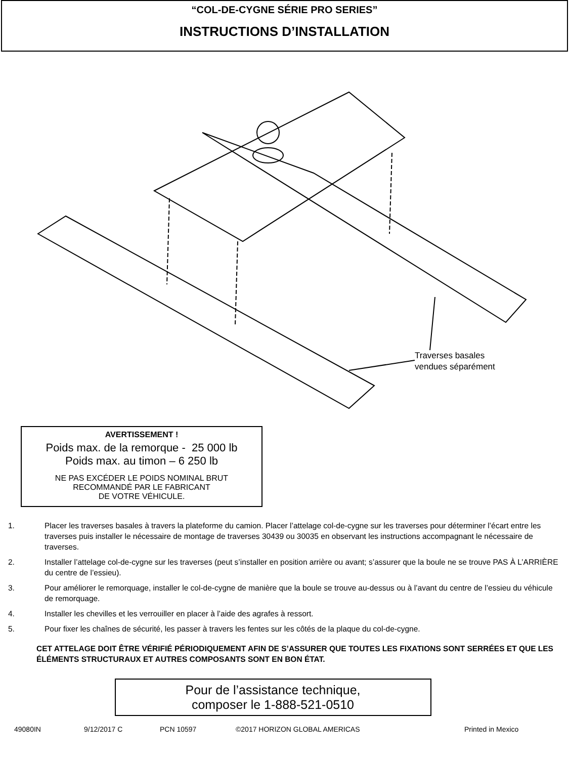“COL-DE-CYGNE SÉRIE PRO SERIES”
INSTRUCTIONS D’INSTALLATION
Traverses basales
vendues séparément
AVERTISSEMENT !
Poids max. de la remorque - 25 000 lb
Poids max. au timon – 6 250 lb
NE PAS EXCÉDER LE POIDS NOMINAL BRUT
RECOMMANDÉ PAR LE FABRICANT
DE VOTRE VÉHICULE.
1. Placer les traverses basales à travers la plateforme du camion. Placer l’attelage col-de-cygne sur les traverses pour déterminer l’écart entre les traverses puis installer le nécessaire de montage de traverses 30439 ou 30035 en observant les instructions accompagnant le nécessaire de traverses.
2. Installer l’attelage col-de-cygne sur les traverses (peut s’installer en position arrière ou avant; s’assurer que la boule ne se trouve PAS À L’ARRIÈRE du centre de l’essieu).
3. Pour améliorer le remorquage, installer le col-de-cygne de manière que la boule se trouve au-dessus ou à l’avant du centre de l’essieu du véhicule de remorquage.
4. Installer les chevilles et les verrouiller en placer à l’aide des agrafes à ressort.
5. Pour fixer les chaînes de sécurité, les passer à travers les fentes sur les côtés de la plaque du col-de-cygne.
CET ATTELAGE DOIT ÊTRE VÉRIFIÉ PÉRIODIQUEMENT AFIN DE S’ASSURER QUE TOUTES LES FIXATIONS SONT SERRÉES ET QUE LES ÉLÉMENTS STRUCTURAUX ET AUTRES COMPOSANTS SONT EN BON ÉTAT.
Pour de l’assistance technique,
composer le 1-888-521-0510
49080IN 9/12/2017 C PCN 10597 ©2017 HORIZON GLOBAL AMERICAS Printed in Mexico